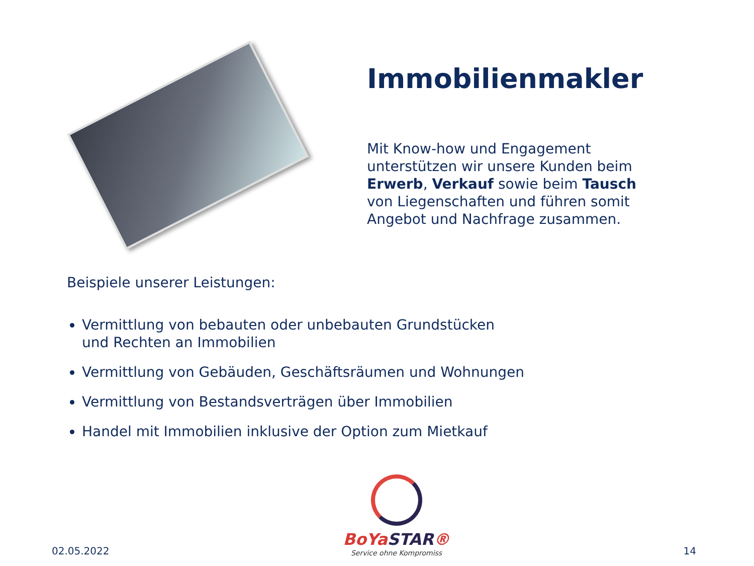Immobilienmakler
Mit Know-how und Engagement unterstützen wir unsere Kunden beim Erwerb, Verkauf sowie beim Tausch von Liegenschaften und führen somit Angebot und Nachfrage zusammen.
Beispiele unserer Leistungen:
Vermittlung von bebauten oder unbebauten Grundstücken
und Rechten an Immobilien
Vermittlung von Gebäuden, Geschäftsräumen und Wohnungen
Vermittlung von Bestandsverträgen über Immobilien
Handel mit Immobilien inklusive der Option zum Mietkauf
02.05.2022
BoYaSTAR®
Service ohne Kompromiss
14